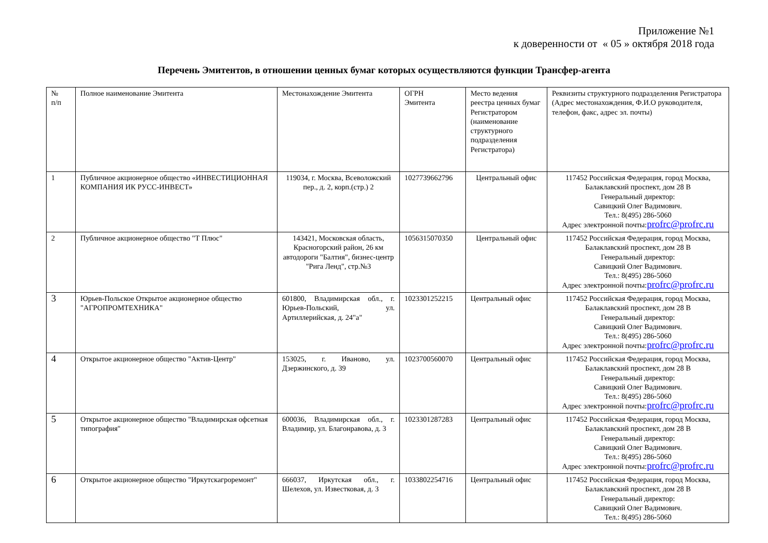Приложение №1
к доверенности от « 05 » октября 2018 года
Перечень Эмитентов, в отношении ценных бумаг которых осуществляются функции Трансфер-агента
| № п/п | Полное наименование Эмитента | Местонахождение Эмитента | ОГРН Эмитента | Место ведения реестра ценных бумаг Регистратором (наименование структурного подразделения Регистратора) | Реквизиты структурного подразделения Регистратора (Адрес местонахождения, Ф.И.О руководителя, телефон, факс, адрес эл. почты) |
| --- | --- | --- | --- | --- | --- |
| 1 | Публичное акционерное общество «ИНВЕСТИЦИОННАЯ КОМПАНИЯ ИК РУСС-ИНВЕСТ» | 119034, г. Москва, Всеволожский пер., д. 2, корп.(стр.) 2 | 1027739662796 | Центральный офис | 117452 Российская Федерация, город Москва, Балаклавский проспект, дом 28 В Генеральный директор: Савицкий Олег Вадимович. Тел.: 8(495) 286-5060 Адрес электронной почты: profrc@profrc.ru |
| 2 | Публичное акционерное общество "Т Плюс" | 143421, Московская область, Красногорский район, 26 км автодороги "Балтия", бизнес-центр "Рига Ленд", стр.№3 | 1056315070350 | Центральный офис | 117452 Российская Федерация, город Москва, Балаклавский проспект, дом 28 В Генеральный директор: Савицкий Олег Вадимович. Тел.: 8(495) 286-5060 Адрес электронной почты: profrc@profrc.ru |
| 3 | Юрьев-Польское Открытое акционерное общество "АГРОПРОМТЕХНИКА" | 601800, Владимирская обл., г. Юрьев-Польский, ул. Артиллерийская, д. 24"а" | 1023301252215 | Центральный офис | 117452 Российская Федерация, город Москва, Балаклавский проспект, дом 28 В Генеральный директор: Савицкий Олег Вадимович. Тел.: 8(495) 286-5060 Адрес электронной почты: profrc@profrc.ru |
| 4 | Открытое акционерное общество "Актив-Центр" | 153025, г. Иваново, ул. Дзержинского, д. 39 | 1023700560070 | Центральный офис | 117452 Российская Федерация, город Москва, Балаклавский проспект, дом 28 В Генеральный директор: Савицкий Олег Вадимович. Тел.: 8(495) 286-5060 Адрес электронной почты: profrc@profrc.ru |
| 5 | Открытое акционерное общество "Владимирская офсетная типография" | 600036, Владимирская обл., г. Владимир, ул. Благонравова, д. 3 | 1023301287283 | Центральный офис | 117452 Российская Федерация, город Москва, Балаклавский проспект, дом 28 В Генеральный директор: Савицкий Олег Вадимович. Тел.: 8(495) 286-5060 Адрес электронной почты: profrc@profrc.ru |
| 6 | Открытое акционерное общество "Иркутскагроремонт" | 666037, Иркутская обл., г. Шелехов, ул. Известковая, д. 3 | 1033802254716 | Центральный офис | 117452 Российская Федерация, город Москва, Балаклавский проспект, дом 28 В Генеральный директор: Савицкий Олег Вадимович. Тел.: 8(495) 286-5060 |